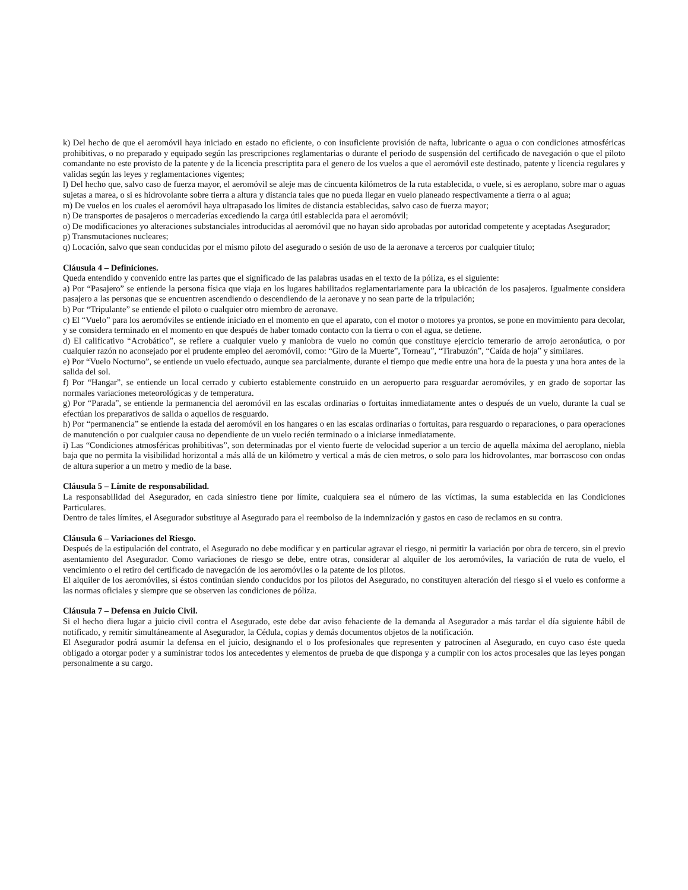k) Del hecho de que el aeromóvil haya iniciado en estado no eficiente, o con insuficiente provisión de nafta, lubricante o agua o con condiciones atmosféricas prohibitivas, o no preparado y equipado según las prescripciones reglamentarias o durante el periodo de suspensión del certificado de navegación o que el piloto comandante no este provisto de la patente y de la licencia prescriptita para el genero de los vuelos a que el aeromóvil este destinado, patente y licencia regulares y validas según las leyes y reglamentaciones vigentes;
l) Del hecho que, salvo caso de fuerza mayor, el aeromóvil se aleje mas de cincuenta kilómetros de la ruta establecida, o vuele, si es aeroplano, sobre mar o aguas sujetas a marea, o si es hidrovolante sobre tierra a altura y distancia tales que no pueda llegar en vuelo planeado respectivamente a tierra o al agua;
m) De vuelos en los cuales el aeromóvil haya ultrapasado los limites de distancia establecidas, salvo caso de fuerza mayor;
n) De transportes de pasajeros o mercaderías excediendo la carga útil establecida para el aeromóvil;
o) De modificaciones yo alteraciones substanciales introducidas al aeromóvil que no hayan sido aprobadas por autoridad competente y aceptadas Asegurador;
p) Transmutaciones nucleares;
q) Locación, salvo que sean conducidas por el mismo piloto del asegurado o sesión de uso de la aeronave a terceros por cualquier titulo;
Cláusula 4 – Definiciones.
Queda entendido y convenido entre las partes que el significado de las palabras usadas en el texto de la póliza, es el siguiente:
a) Por “Pasajero” se entiende la persona física que viaja en los lugares habilitados reglamentariamente para la ubicación de los pasajeros. Igualmente considera pasajero a las personas que se encuentren ascendiendo o descendiendo de la aeronave y no sean parte de la tripulación;
b) Por “Tripulante” se entiende el piloto o cualquier otro miembro de aeronave.
c) El “Vuelo” para los aeromóviles se entiende iniciado en el momento en que el aparato, con el motor o motores ya prontos, se pone en movimiento para decolar, y se considera terminado en el momento en que después de haber tomado contacto con la tierra o con el agua, se detiene.
d) El calificativo “Acrobático”, se refiere a cualquier vuelo y maniobra de vuelo no común que constituye ejercicio temerario de arrojo aeronáutica, o por cualquier razón no aconsejado por el prudente empleo del aeromóvil, como: “Giro de la Muerte”, Torneau”, “Tirabuzón”, “Caída de hoja” y similares.
e) Por “Vuelo Nocturno”, se entiende un vuelo efectuado, aunque sea parcialmente, durante el tiempo que medie entre una hora de la puesta y una hora antes de la salida del sol.
f) Por “Hangar”, se entiende un local cerrado y cubierto establemente construido en un aeropuerto para resguardar aeromóviles, y en grado de soportar las normales variaciones meteorológicas y de temperatura.
g) Por “Parada”, se entiende la permanencia del aeromóvil en las escalas ordinarias o fortuitas inmediatamente antes o después de un vuelo, durante la cual se efectúan los preparativos de salida o aquellos de resguardo.
h) Por “permanencia” se entiende la estada del aeromóvil en los hangares o en las escalas ordinarias o fortuitas, para resguardo o reparaciones, o para operaciones de manutención o por cualquier causa no dependiente de un vuelo recién terminado o a iniciarse inmediatamente.
i) Las “Condiciones atmosféricas prohibitivas”, son determinadas por el viento fuerte de velocidad superior a un tercio de aquella máxima del aeroplano, niebla baja que no permita la visibilidad horizontal a más allá de un kilómetro y vertical a más de cien metros, o solo para los hidrovolantes, mar borrascoso con ondas de altura superior a un metro y medio de la base.
Cláusula 5 – Límite de responsabilidad.
La responsabilidad del Asegurador, en cada siniestro tiene por límite, cualquiera sea el número de las víctimas, la suma establecida en las Condiciones Particulares.
Dentro de tales límites, el Asegurador substituye al Asegurado para el reembolso de la indemnización y gastos en caso de reclamos en su contra.
Cláusula 6 – Variaciones del Riesgo.
Después de la estipulación del contrato, el Asegurado no debe modificar y en particular agravar el riesgo, ni permitir la variación por obra de tercero, sin el previo asentamiento del Asegurador. Como variaciones de riesgo se debe, entre otras, considerar al alquiler de los aeromóviles, la variación de ruta de vuelo, el vencimiento o el retiro del certificado de navegación de los aeromóviles o la patente de los pilotos.
El alquiler de los aeromóviles, si éstos continúan siendo conducidos por los pilotos del Asegurado, no constituyen alteración del riesgo si el vuelo es conforme a las normas oficiales y siempre que se observen las condiciones de póliza.
Cláusula 7 – Defensa en Juicio Civil.
Si el hecho diera lugar a juicio civil contra el Asegurado, este debe dar aviso fehaciente de la demanda al Asegurador a más tardar el día siguiente hábil de notificado, y remitir simultáneamente al Asegurador, la Cédula, copias y demás documentos objetos de la notificación.
El Asegurador podrá asumir la defensa en el juicio, designando el o los profesionales que representen y patrocinen al Asegurado, en cuyo caso éste queda obligado a otorgar poder y a suministrar todos los antecedentes y elementos de prueba de que disponga y a cumplir con los actos procesales que las leyes pongan personalmente a su cargo.